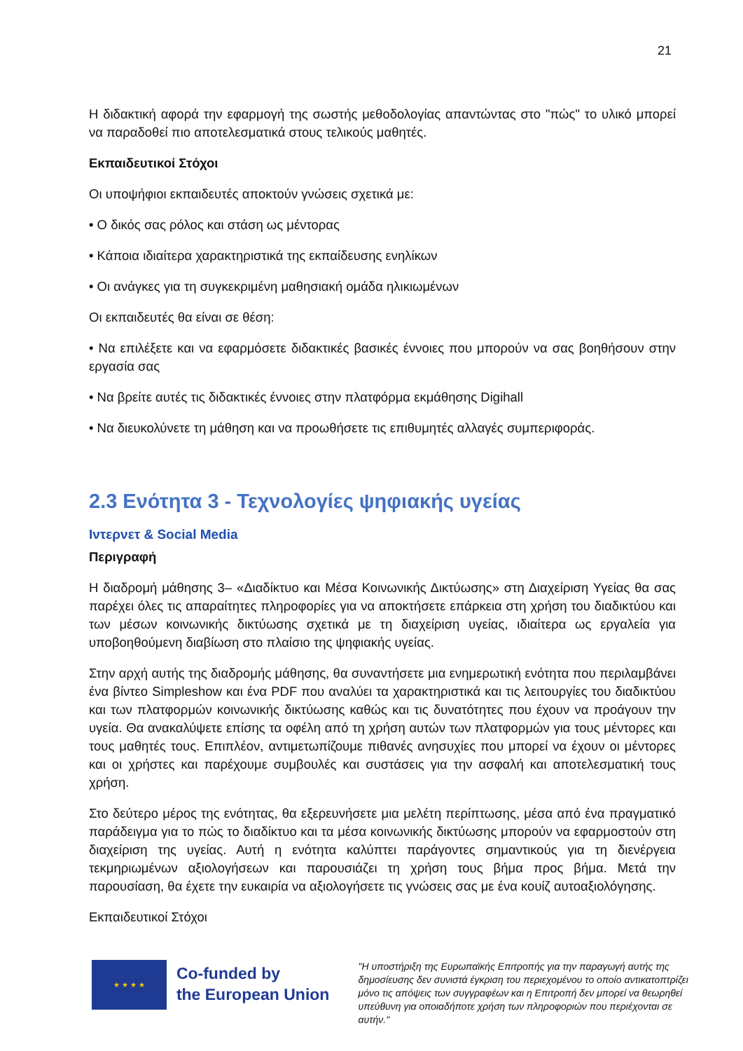21
Η διδακτική αφορά την εφαρμογή της σωστής μεθοδολογίας απαντώντας στο "πώς" το υλικό μπορεί να παραδοθεί πιο αποτελεσματικά στους τελικούς μαθητές.
Εκπαιδευτικοί Στόχοι
Οι υποψήφιοι εκπαιδευτές αποκτούν γνώσεις σχετικά με:
• Ο δικός σας ρόλος και στάση ως μέντορας
• Κάποια ιδιαίτερα χαρακτηριστικά της εκπαίδευσης ενηλίκων
• Οι ανάγκες για τη συγκεκριμένη μαθησιακή ομάδα ηλικιωμένων
Οι εκπαιδευτές θα είναι σε θέση:
• Να επιλέξετε και να εφαρμόσετε διδακτικές βασικές έννοιες που μπορούν να σας βοηθήσουν στην εργασία σας
• Να βρείτε αυτές τις διδακτικές έννοιες στην πλατφόρμα εκμάθησης Digihall
• Να διευκολύνετε τη μάθηση και να προωθήσετε τις επιθυμητές αλλαγές συμπεριφοράς.
2.3 Ενότητα 3 - Τεχνολογίες ψηφιακής υγείας
Ιντερνετ & Social Media
Περιγραφή
Η διαδρομή μάθησης 3– «Διαδίκτυο και Μέσα Κοινωνικής Δικτύωσης» στη Διαχείριση Υγείας θα σας παρέχει όλες τις απαραίτητες πληροφορίες για να αποκτήσετε επάρκεια στη χρήση του διαδικτύου και των μέσων κοινωνικής δικτύωσης σχετικά με τη διαχείριση υγείας, ιδιαίτερα ως εργαλεία για υποβοηθούμενη διαβίωση στο πλαίσιο της ψηφιακής υγείας.
Στην αρχή αυτής της διαδρομής μάθησης, θα συναντήσετε μια ενημερωτική ενότητα που περιλαμβάνει ένα βίντεο Simpleshow και ένα PDF που αναλύει τα χαρακτηριστικά και τις λειτουργίες του διαδικτύου και των πλατφορμών κοινωνικής δικτύωσης καθώς και τις δυνατότητες που έχουν να προάγουν την υγεία. Θα ανακαλύψετε επίσης τα οφέλη από τη χρήση αυτών των πλατφορμών για τους μέντορες και τους μαθητές τους. Επιπλέον, αντιμετωπίζουμε πιθανές ανησυχίες που μπορεί να έχουν οι μέντορες και οι χρήστες και παρέχουμε συμβουλές και συστάσεις για την ασφαλή και αποτελεσματική τους χρήση.
Στο δεύτερο μέρος της ενότητας, θα εξερευνήσετε μια μελέτη περίπτωσης, μέσα από ένα πραγματικό παράδειγμα για το πώς το διαδίκτυο και τα μέσα κοινωνικής δικτύωσης μπορούν να εφαρμοστούν στη διαχείριση της υγείας. Αυτή η ενότητα καλύπτει παράγοντες σημαντικούς για τη διενέργεια τεκμηριωμένων αξιολογήσεων και παρουσιάζει τη χρήση τους βήμα προς βήμα. Μετά την παρουσίαση, θα έχετε την ευκαιρία να αξιολογήσετε τις γνώσεις σας με ένα κουίζ αυτοαξιολόγησης.
Εκπαιδευτικοί Στόχοι
★ ★ ★ ★
Co-funded by
the European Union
"Η υποστήριξη της Ευρωπαϊκής Επιτροπής για την παραγωγή αυτής της δημοσίευσης δεν συνιστά έγκριση του περιεχομένου το οποίο αντικατοπτρίζει μόνο τις απόψεις των συγγραφέων και η Επιτροπή δεν μπορεί να θεωρηθεί υπεύθυνη για οποιαδήποτε χρήση των πληροφοριών που περιέχονται σε αυτήν."